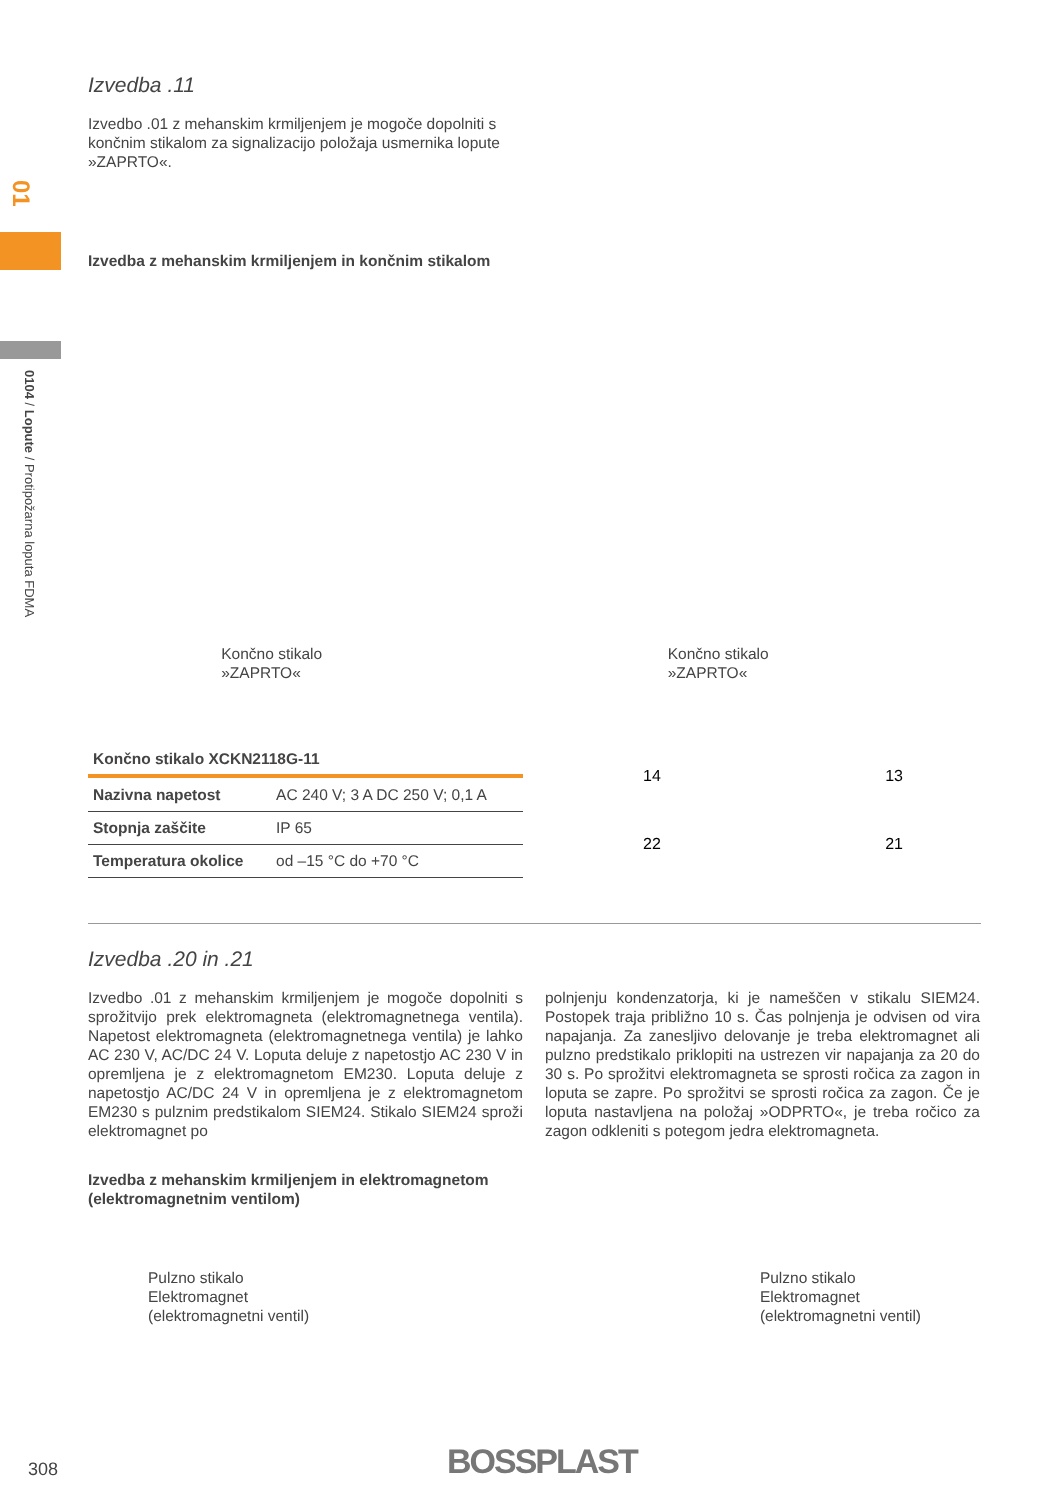01
0104 / Lopute / Protipožarna loputa FDMA
Izvedba .11
Izvedbo .01 z mehanskim krmiljenjem je mogoče dopolniti s končnim stikalom za signalizacijo položaja usmernika lopute »ZAPRTO«.
Izvedba z mehanskim krmiljenjem in končnim stikalom
Končno stikalo
»ZAPRTO«
Končno stikalo
»ZAPRTO«
| Končno stikalo XCKN2118G-11 | |
| --- | --- |
| Nazivna napetost | AC 240 V; 3 A DC 250 V; 0,1 A |
| Stopnja zaščite | IP 65 |
| Temperatura okolice | od –15 °C do +70 °C |
14 13
22 21
Izvedba .20 in .21
Izvedbo .01 z mehanskim krmiljenjem je mogoče dopolniti s sprožitvijo prek elektromagneta (elektromagnetnega ventila). Napetost elektromagneta (elektromagnetnega ventila) je lahko AC 230 V, AC/DC 24 V. Loputa deluje z napetostjo AC 230 V in opremljena je z elektromagnetom EM230. Loputa deluje z napetostjo AC/DC 24 V in opremljena je z elektromagnetom EM230 s pulznim predstikalom SIEM24. Stikalo SIEM24 sproži elektromagnet po
polnjenju kondenzatorja, ki je nameščen v stikalu SIEM24. Postopek traja približno 10 s. Čas polnjenja je odvisen od vira napajanja. Za zanesljivo delovanje je treba elektromagnet ali pulzno predstikalo priklopiti na ustrezen vir napajanja za 20 do 30 s. Po sprožitvi elektromagneta se sprosti ročica za zagon in loputa se zapre. Po sprožitvi se sprosti ročica za zagon. Če je loputa nastavljena na položaj »ODPRTO«, je treba ročico za zagon odkleniti s potegom jedra elektromagneta.
Izvedba z mehanskim krmiljenjem in elektromagnetom
(elektromagnetnim ventilom)
Pulzno stikalo
Elektromagnet
(elektromagnetni ventil)
Pulzno stikalo
Elektromagnet
(elektromagnetni ventil)
308 BOSSPLAST